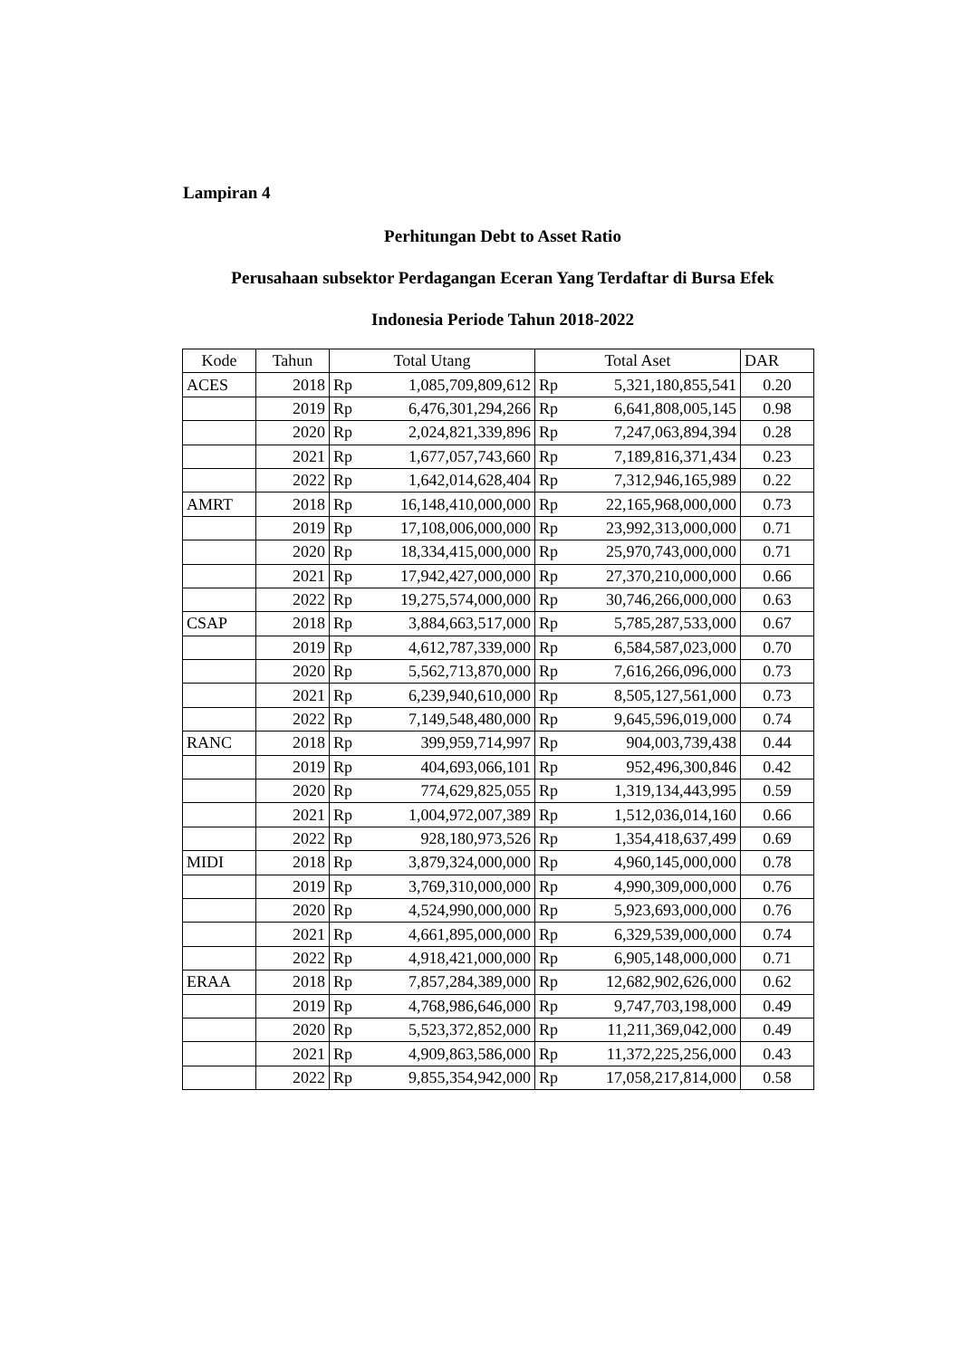Lampiran 4
Perhitungan Debt to Asset Ratio
Perusahaan subsektor Perdagangan Eceran Yang Terdaftar di Bursa Efek
Indonesia Periode Tahun 2018-2022
| Kode | Tahun | Total Utang | | Total Aset | | DAR |
| --- | --- | --- | --- | --- | --- | --- |
| ACES | 2018 | Rp | 1,085,709,809,612 | Rp | 5,321,180,855,541 | 0.20 |
| | 2019 | Rp | 6,476,301,294,266 | Rp | 6,641,808,005,145 | 0.98 |
| | 2020 | Rp | 2,024,821,339,896 | Rp | 7,247,063,894,394 | 0.28 |
| | 2021 | Rp | 1,677,057,743,660 | Rp | 7,189,816,371,434 | 0.23 |
| | 2022 | Rp | 1,642,014,628,404 | Rp | 7,312,946,165,989 | 0.22 |
| AMRT | 2018 | Rp | 16,148,410,000,000 | Rp | 22,165,968,000,000 | 0.73 |
| | 2019 | Rp | 17,108,006,000,000 | Rp | 23,992,313,000,000 | 0.71 |
| | 2020 | Rp | 18,334,415,000,000 | Rp | 25,970,743,000,000 | 0.71 |
| | 2021 | Rp | 17,942,427,000,000 | Rp | 27,370,210,000,000 | 0.66 |
| | 2022 | Rp | 19,275,574,000,000 | Rp | 30,746,266,000,000 | 0.63 |
| CSAP | 2018 | Rp | 3,884,663,517,000 | Rp | 5,785,287,533,000 | 0.67 |
| | 2019 | Rp | 4,612,787,339,000 | Rp | 6,584,587,023,000 | 0.70 |
| | 2020 | Rp | 5,562,713,870,000 | Rp | 7,616,266,096,000 | 0.73 |
| | 2021 | Rp | 6,239,940,610,000 | Rp | 8,505,127,561,000 | 0.73 |
| | 2022 | Rp | 7,149,548,480,000 | Rp | 9,645,596,019,000 | 0.74 |
| RANC | 2018 | Rp | 399,959,714,997 | Rp | 904,003,739,438 | 0.44 |
| | 2019 | Rp | 404,693,066,101 | Rp | 952,496,300,846 | 0.42 |
| | 2020 | Rp | 774,629,825,055 | Rp | 1,319,134,443,995 | 0.59 |
| | 2021 | Rp | 1,004,972,007,389 | Rp | 1,512,036,014,160 | 0.66 |
| | 2022 | Rp | 928,180,973,526 | Rp | 1,354,418,637,499 | 0.69 |
| MIDI | 2018 | Rp | 3,879,324,000,000 | Rp | 4,960,145,000,000 | 0.78 |
| | 2019 | Rp | 3,769,310,000,000 | Rp | 4,990,309,000,000 | 0.76 |
| | 2020 | Rp | 4,524,990,000,000 | Rp | 5,923,693,000,000 | 0.76 |
| | 2021 | Rp | 4,661,895,000,000 | Rp | 6,329,539,000,000 | 0.74 |
| | 2022 | Rp | 4,918,421,000,000 | Rp | 6,905,148,000,000 | 0.71 |
| ERAA | 2018 | Rp | 7,857,284,389,000 | Rp | 12,682,902,626,000 | 0.62 |
| | 2019 | Rp | 4,768,986,646,000 | Rp | 9,747,703,198,000 | 0.49 |
| | 2020 | Rp | 5,523,372,852,000 | Rp | 11,211,369,042,000 | 0.49 |
| | 2021 | Rp | 4,909,863,586,000 | Rp | 11,372,225,256,000 | 0.43 |
| | 2022 | Rp | 9,855,354,942,000 | Rp | 17,058,217,814,000 | 0.58 |